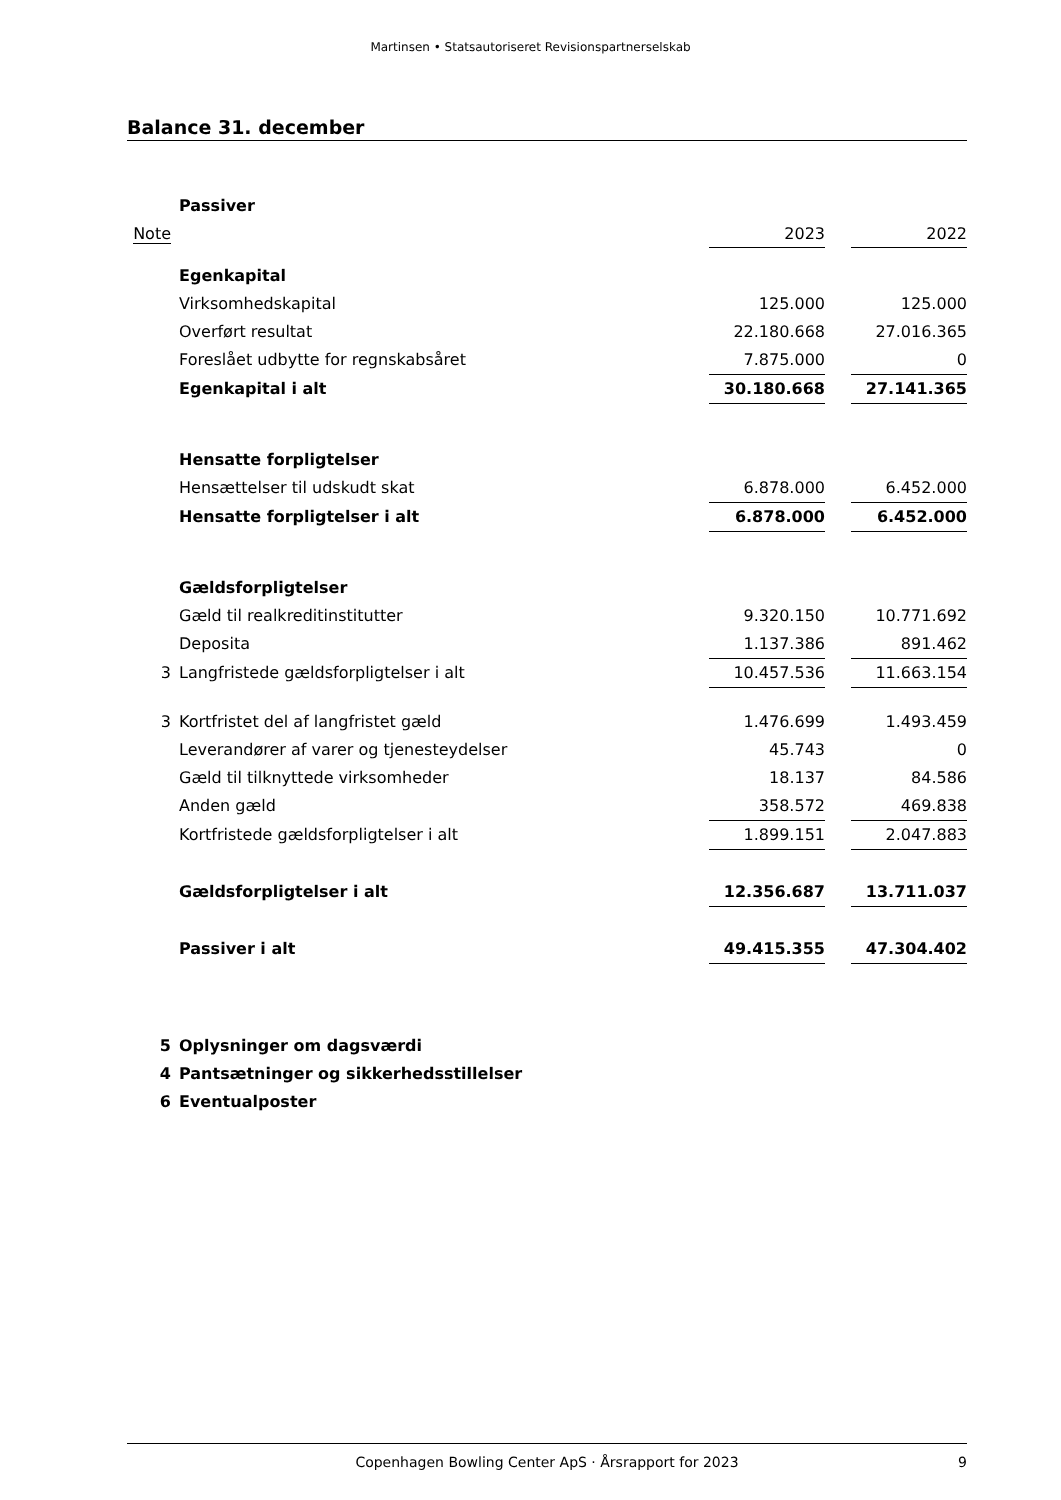Martinsen • Statsautoriseret Revisionspartnerselskab
Balance 31. december
| | Passiver | | | |
| Note | | 2023 | | 2022 |
| | Egenkapital | | | |
| | Virksomhedskapital | 125.000 | | 125.000 |
| | Overført resultat | 22.180.668 | | 27.016.365 |
| | Foreslået udbytte for regnskabsåret | 7.875.000 | | 0 |
| | Egenkapital i alt | 30.180.668 | | 27.141.365 |
| | Hensatte forpligtelser | | | |
| | Hensættelser til udskudt skat | 6.878.000 | | 6.452.000 |
| | Hensatte forpligtelser i alt | 6.878.000 | | 6.452.000 |
| | Gældsforpligtelser | | | |
| | Gæld til realkreditinstitutter | 9.320.150 | | 10.771.692 |
| | Deposita | 1.137.386 | | 891.462 |
| 3 | Langfristede gældsforpligtelser i alt | 10.457.536 | | 11.663.154 |
| 3 | Kortfristet del af langfristet gæld | 1.476.699 | | 1.493.459 |
| | Leverandører af varer og tjenesteydelser | 45.743 | | 0 |
| | Gæld til tilknyttede virksomheder | 18.137 | | 84.586 |
| | Anden gæld | 358.572 | | 469.838 |
| | Kortfristede gældsforpligtelser i alt | 1.899.151 | | 2.047.883 |
| | Gældsforpligtelser i alt | 12.356.687 | | 13.711.037 |
| | Passiver i alt | 49.415.355 | | 47.304.402 |
| 5 | Oplysninger om dagsværdi | | | |
| 4 | Pantsætninger og sikkerhedsstillelser | | | |
| 6 | Eventualposter | | | |
Copenhagen Bowling Center ApS · Årsrapport for 2023 9